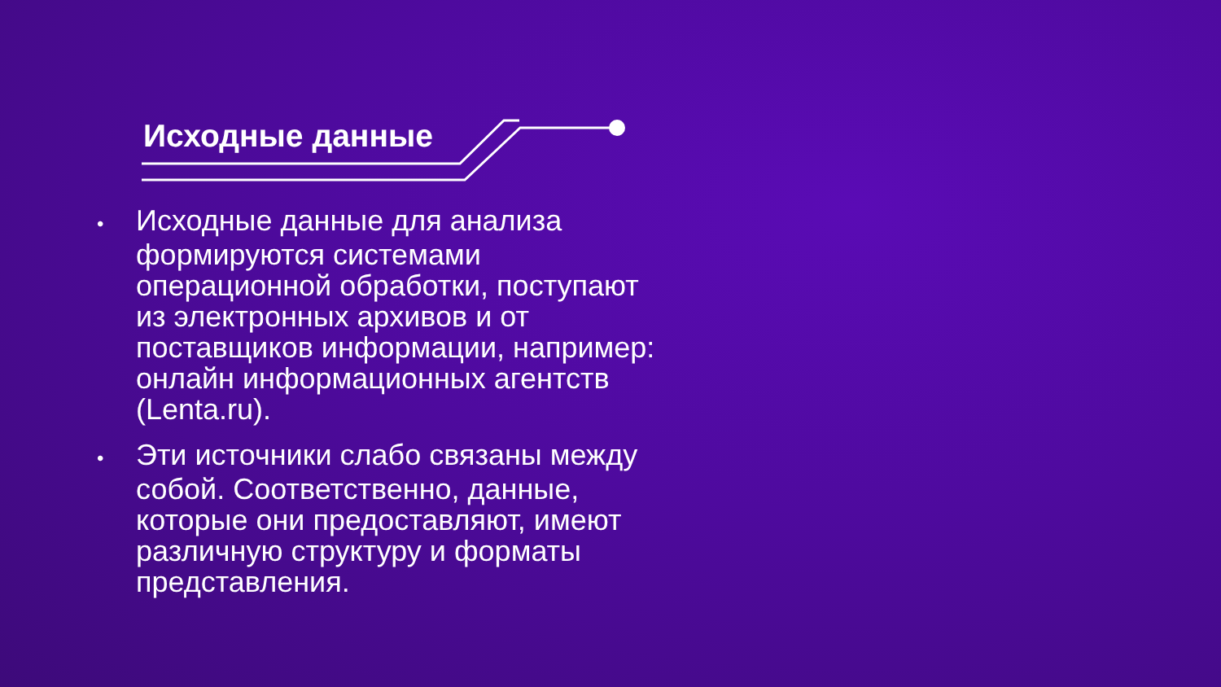Исходные данные
•Исходные данные для анализа формируются системами операционной обработки, поступают из электронных архивов и от поставщиков информации, например: онлайн информационных агентств (Lenta.ru).
•Эти источники слабо связаны между собой. Соответственно, данные, которые они предоставляют, имеют различную структуру и форматы представления.